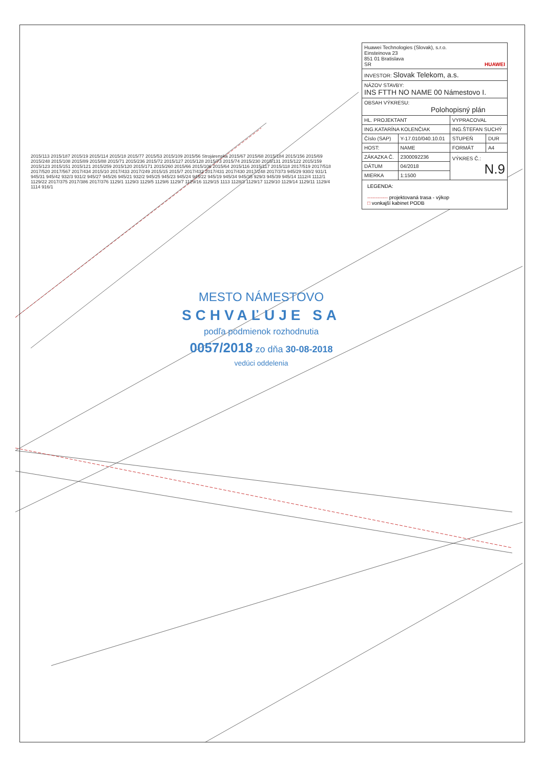2015/113 2015/187 2015/19 2015/114 2015/18 2015/77 2015/53 2015/109 2015/56 Strojárenská 2015/67 2015/68 2015/184 2015/156 2015/69 2015/248 2015/108 2015/89 2015/88 2015/71 2015/236 2015/72 2015/127 2015/128 2015/73 2015/74 2015/230 2015/131 2015/122 2015/159 2015/123 2015/151 2015/121 2015/259 2015/120 2015/171 2015/260 2015/66 2015/106 2015/64 2015/116 2015/117 2015/118 2017/519 2017/518 2017/520 2017/567 2017/434 2015/10 2017/433 2017/249 2015/15 2015/7 2017/432 2017/431 2017/430 2017/248 2017/373 945/29 930/2 931/1 945/31 945/42 932/3 931/2 945/27 945/26 945/21 932/2 945/25 945/23 945/24 945/22 945/19 945/34 945/35 929/3 945/39 945/14 1112/4 1112/1 1129/22 2017/375 2017/386 2017/376 1129/1 1129/3 1129/5 1129/6 1129/7 1129/16 1129/15 1113 1128/3 1129/17 1129/10 1129/14 1129/11 1129/4 1114 916/1
| Huawei Technologies (Slovak), s.r.o. Einsteinova 23 851 01 Bratislava SR HUAWEI | | | |
| INVESTOR: Slovak Telekom, a.s. | | | |
| NÁZOV STAVBY: INS FTTH NO NAME 00 Námestovo I. | | | |
| OBSAH VÝKRESU: Polohopisný plán | | | |
| HL. PROJEKTANT | | VYPRACOVAL | |
| ING.KATARÍNA KOLENČIAK | | ING.ŠTEFAN SUCHÝ | |
| Číslo (SAP) | Y-17.010/040.10.01 | STUPEŇ | DUR |
| HOST: | NAME | FORMÁT | A4 |
| ZÁKAZKA Č. | 2300092236 | VÝKRES Č.: N.9 | |
| DÁTUM | 04/2018 | | |
| MIERKA | 1:1500 | | |
LEGENDA:
------------ projektovaná trasa - výkop
□ vonkajší kabinet PODB
MESTO NÁMESTOVO
SCHVAĽUJE SA
podľa podmienok rozhodnutia
0057/2018 zo dňa 30-08-2018
vedúci oddelenia